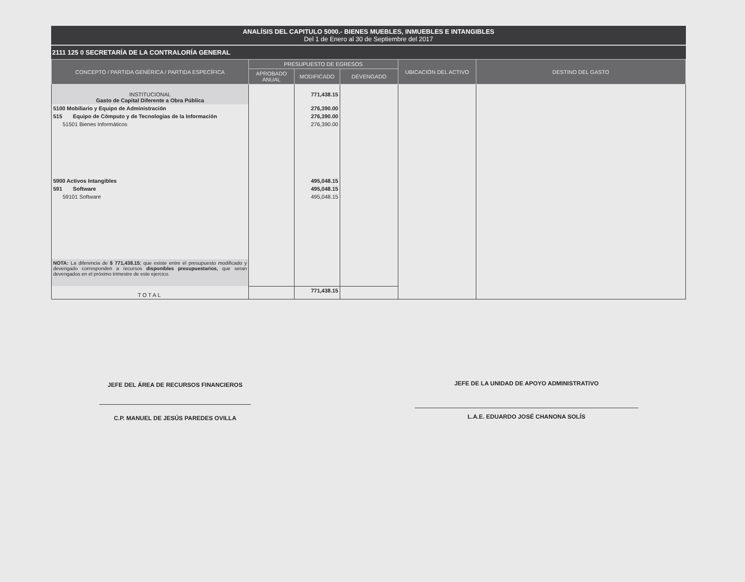ANALÍSIS DEL CAPITULO 5000.- BIENES MUEBLES, INMUEBLES E INTANGIBLES
Del 1 de Enero al 30 de Septiembre del 2017
2111 125 0 SECRETARÍA DE LA CONTRALORÍA GENERAL
| CONCEPTO / PARTIDA GENÉRICA / PARTIDA ESPECÍFICA | PRESUPUESTO DE EGRESOS | | | UBICACIÓN DEL ACTIVO | DESTINO DEL GASTO |
| --- | --- | --- | --- | --- | --- |
| | APROBADO ANUAL | MODIFICADO | DEVENGADO | | |
| INSTITUCIONAL Gasto de Capital Diferente a Obra Pública | | 771,438.15 | | | |
| 5100 Mobiliario y Equipo de Administración | | 276,390.00 | | | |
| 515 Equipo de Cómputo y de Tecnologías de la Información | | 276,390.00 | | | |
| 51501 Bienes Informáticos | | 276,390.00 | | | |
| 5900 Activos Intangibles | | 495,048.15 | | | |
| 591 Software | | 495,048.15 | | | |
| 59101 Software | | 495,048.15 | | | |
| NOTA: La diferencia de $ 771,438.15 ; que existe entre el presupuesto modificado y devengado corresponden a recursos disponibles presupuestarios, que seran devengados en el próximo trimestre de este ejercico. | | | | | |
| TOTAL | | 771,438.15 | | | |
JEFE DEL ÁREA DE RECURSOS FINANCIEROS
C.P. MANUEL DE JESÚS PAREDES OVILLA
JEFE DE LA UNIDAD DE APOYO ADMINISTRATIVO
L.A.E. EDUARDO JOSÉ CHANONA SOLÍS